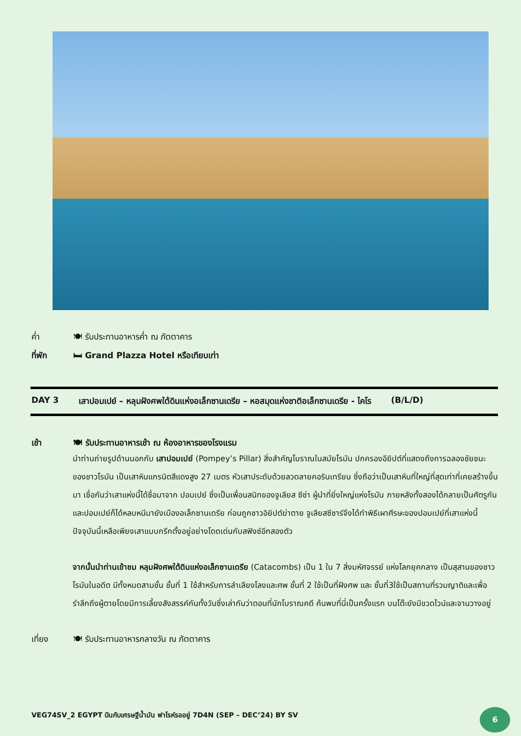ค่ำ 🍽 รับประทานอาหารค่ำ ณ ภัตตาคาร
ที่พัก 🛏 Grand Plazza Hotel หรือเทียบเท่า
DAY 3 เสาปอมเปย์ – หลุมฝังศพใต้ดินแห่งอเล็กซานเดรีย – หอสมุดแห่งชาติอเล็กซานเดรีย - ไคโร (B/L/D)
เช้า 🍽 รับประทานอาหารเช้า ณ ห้องอาหารของโรงแรม
นำท่านถ่ายรูปด้านนอกกับ เสาปอมเปย์ (Pompey’s Pillar) สิ่งสำคัญโบราณในสมัยโรมัน ปกครองอียิปต์ที่แสดงถึงการฉลองชัยชนะของชาวโรมัน เป็นเสาหินแกรนิตสีแดงสูง 27 เมตร หัวเสาประดับด้วยลวดลายคอรินเทรียน ซึ่งถือว่าเป็นเสาหินที่ใหญ่ที่สุดเท่าที่เคยสร้างขึ้นมา เชื่อกันว่าเสาแห่งนี้ได้ชื่อมาจาก ปอมเปย์ ซึ่งเป็นเพื่อนสนิทของจูเลียส ซีซ่า ผู้นำที่ยิ่งใหญ่แห่งโรมัน ภายหลังทั้งสองได้กลายเป็นศัตรูกัน และปอมเปย์ก็ได้หลบหนีมายังเมืองอเล็กซานเดรีย ก่อนถูกชาวอิยิปต์ฆ่าตาย จูเลียสซีซาร์จึงได้ทำพิธีเผาศีรษะของปอมเปย์ที่เสาแห่งนี้ ปัจจุบันนี้เหลือเพียงเสาแบบกรีกตั้งอยู่อย่างโดดเด่นกับสฟิงซ์อีกสองตัว
จากนั้นนำท่านเข้าชม หลุมฝังศพใต้ดินแห่งอเล็กซานเดรีย (Catacombs) เป็น 1 ใน 7 สิ่งมหัศจรรย์ แห่งโลกยุคกลาง เป็นสุสานของชาวโรมันในอดีต มีทั้งหมดสามชั้น ชั้นที่ 1 ใช้สำหรับการลำเลียงโลงและศพ ชั้นที่ 2 ใช้เป็นที่ฝังศพ และ ชั้นที่3ใช้เป็นสถานที่รวมญาติและเพื่อรำลึกถึงผู้ตายโดยมีการเลี้ยงสังสรรค์กันทั้งวันซึ่งเล่ากันว่าตอนที่นักโบราณคดี ค้นพบที่นี่เป็นครั้งแรก บนโต๊ะยังมีขวดไวน์และจานวางอยู่
เที่ยง 🍽 รับประทานอาหารกลางวัน ณ ภัตตาคาร
VEG74SV_2 EGYPT บินกับเศรษฐีน้ำมัน ฟาโรห์รออยู่ 7D4N (SEP – DEC’24) BY SV
6